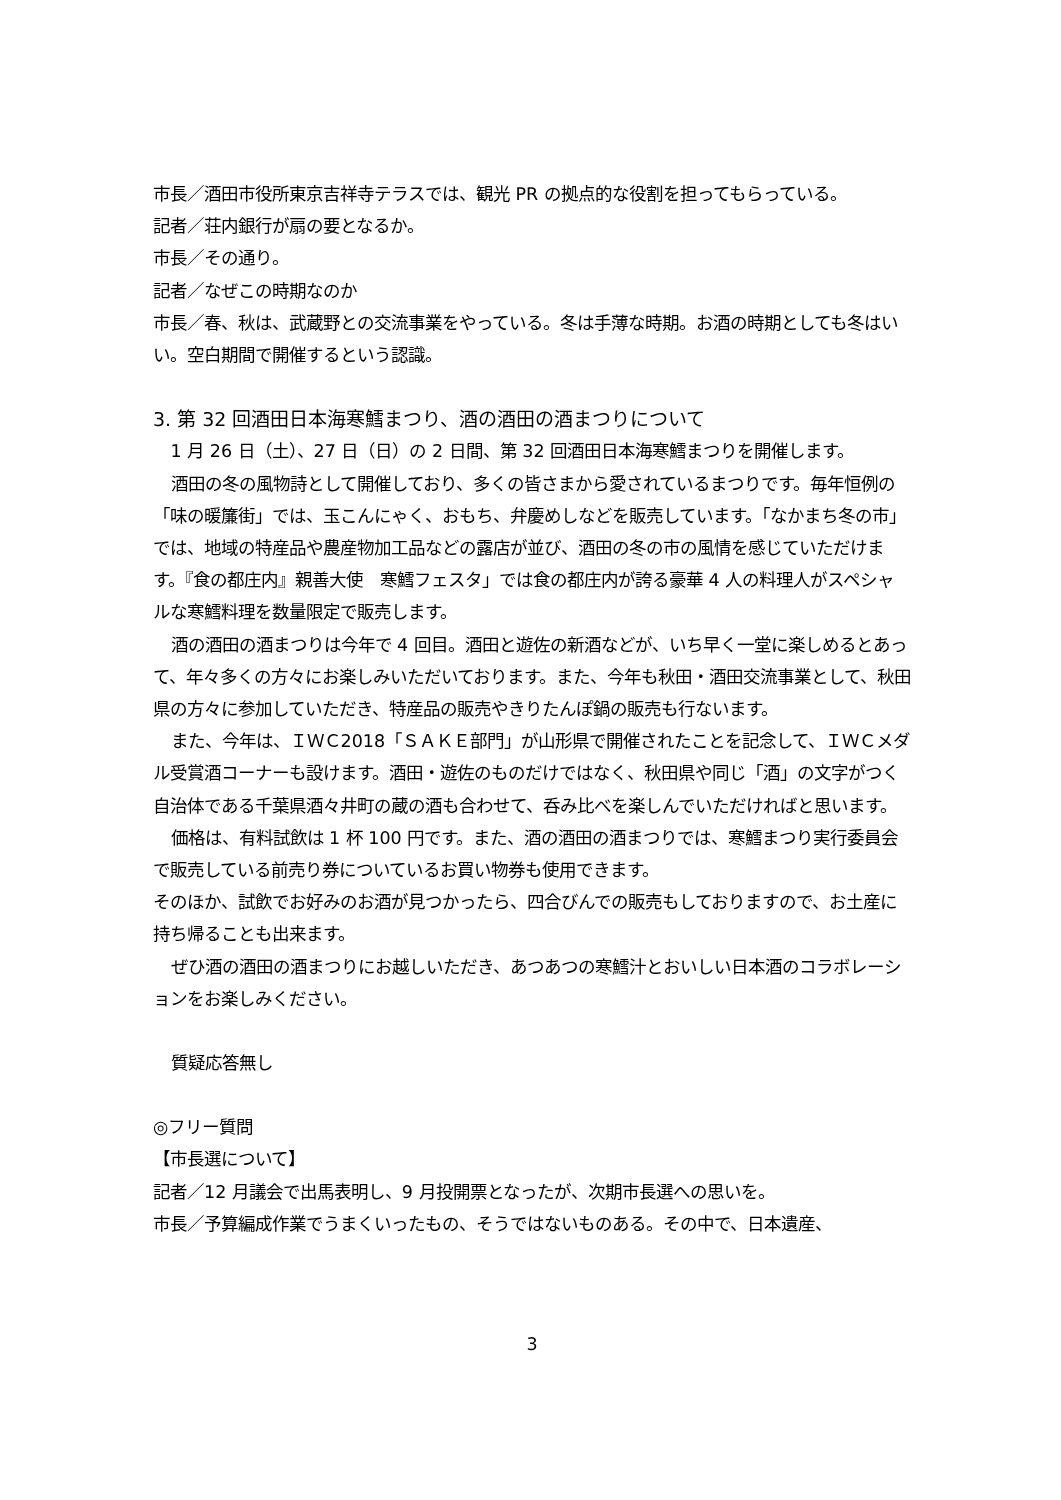市長／酒田市役所東京吉祥寺テラスでは、観光 PR の拠点的な役割を担ってもらっている。
記者／荘内銀行が扇の要となるか。
市長／その通り。
記者／なぜこの時期なのか
市長／春、秋は、武蔵野との交流事業をやっている。冬は手薄な時期。お酒の時期としても冬はいい。空白期間で開催するという認識。
3. 第 32 回酒田日本海寒鱈まつり、酒の酒田の酒まつりについて
1 月 26 日（土）、27 日（日）の 2 日間、第 32 回酒田日本海寒鱈まつりを開催します。
酒田の冬の風物詩として開催しており、多くの皆さまから愛されているまつりです。毎年恒例の「味の暖簾街」では、玉こんにゃく、おもち、弁慶めしなどを販売しています。「なかまち冬の市」では、地域の特産品や農産物加工品などの露店が並び、酒田の冬の市の風情を感じていただけます。『食の都庄内』親善大使　寒鱈フェスタ」では食の都庄内が誇る豪華 4 人の料理人がスペシャルな寒鱈料理を数量限定で販売します。
酒の酒田の酒まつりは今年で 4 回目。酒田と遊佐の新酒などが、いち早く一堂に楽しめるとあって、年々多くの方々にお楽しみいただいております。また、今年も秋田・酒田交流事業として、秋田県の方々に参加していただき、特産品の販売やきりたんぽ鍋の販売も行ないます。
また、今年は、ＩＷＣ2018「ＳＡＫＥ部門」が山形県で開催されたことを記念して、ＩＷＣメダル受賞酒コーナーも設けます。酒田・遊佐のものだけではなく、秋田県や同じ「酒」の文字がつく自治体である千葉県酒々井町の蔵の酒も合わせて、呑み比べを楽しんでいただければと思います。
価格は、有料試飲は 1 杯 100 円です。また、酒の酒田の酒まつりでは、寒鱈まつり実行委員会で販売している前売り券についているお買い物券も使用できます。
そのほか、試飲でお好みのお酒が見つかったら、四合びんでの販売もしておりますので、お土産に持ち帰ることも出来ます。
ぜひ酒の酒田の酒まつりにお越しいただき、あつあつの寒鱈汁とおいしい日本酒のコラボレーションをお楽しみください。
質疑応答無し
◎フリー質問
【市長選について】
記者／12 月議会で出馬表明し、9 月投開票となったが、次期市長選への思いを。
市長／予算編成作業でうまくいったもの、そうではないものある。その中で、日本遺産、
3